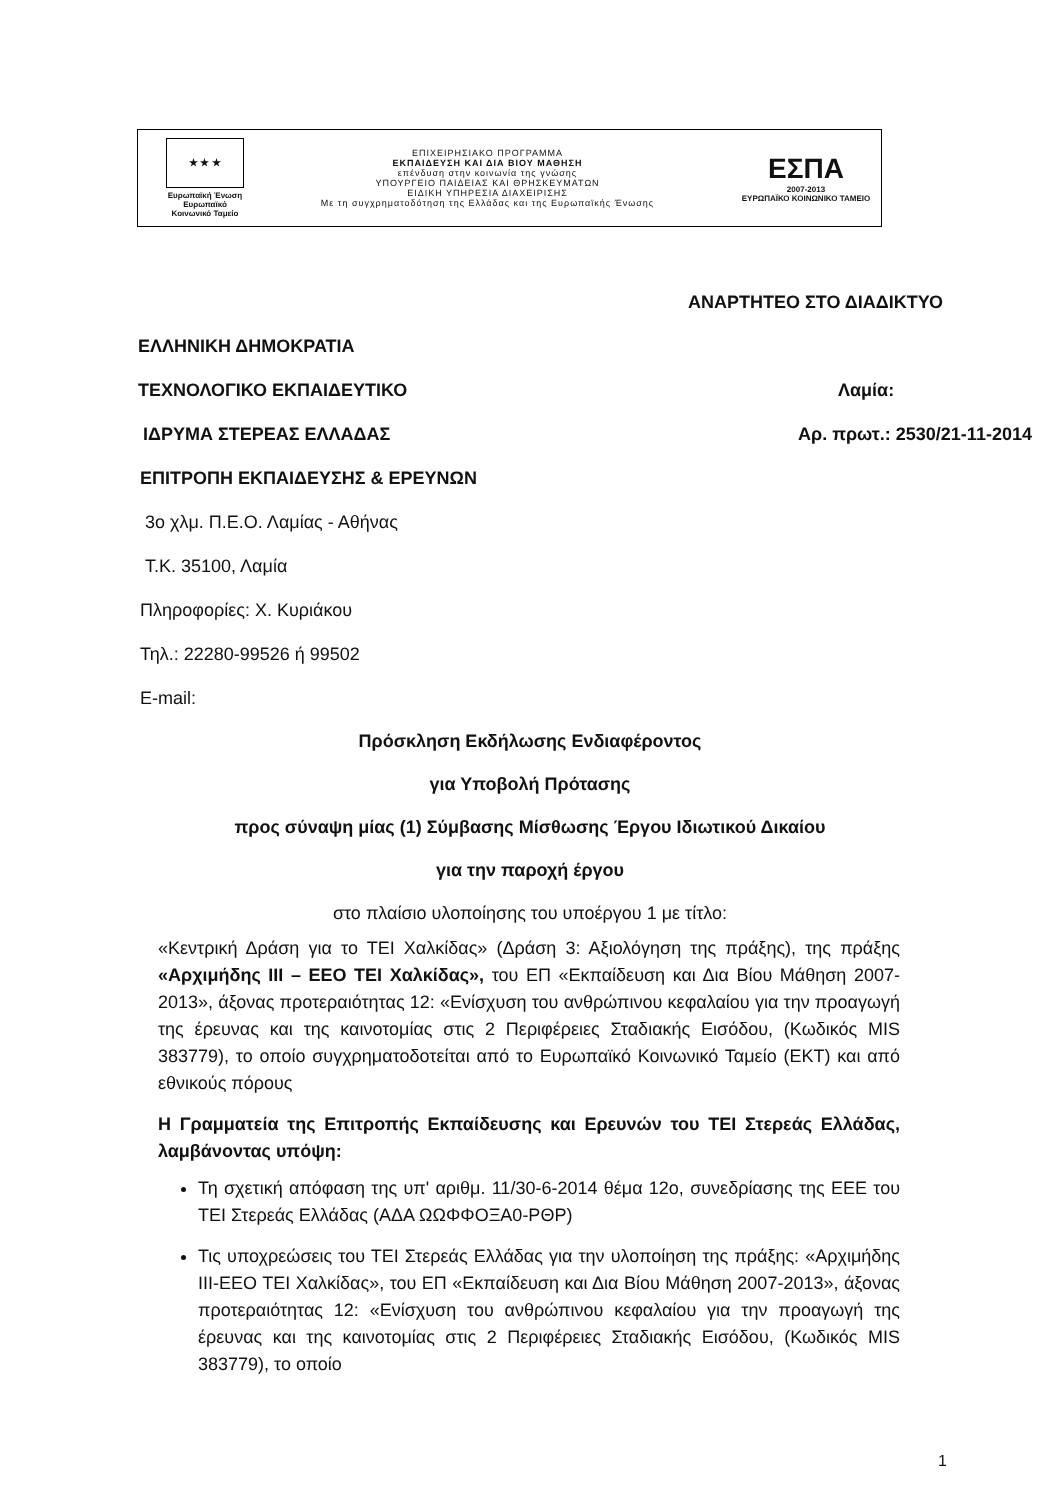★ ★ ★
Ευρωπαϊκή Ένωση
Ευρωπαϊκό Κοινωνικό Ταμείο
ΕΠΙΧΕΙΡΗΣΙΑΚΟ ΠΡΟΓΡΑΜΜΑ
ΕΚΠΑΙΔΕΥΣΗ ΚΑΙ ΔΙΑ ΒΙΟΥ ΜΑΘΗΣΗ
επένδυση στην κοινωνία της γνώσης
ΥΠΟΥΡΓΕΙΟ ΠΑΙΔΕΙΑΣ ΚΑΙ ΘΡΗΣΚΕΥΜΑΤΩΝ
ΕΙΔΙΚΗ ΥΠΗΡΕΣΙΑ ΔΙΑΧΕΙΡΙΣΗΣ
Με τη συγχρηματοδότηση της Ελλάδας και της Ευρωπαϊκής Ένωσης
ΕΣΠΑ
2007-2013
ΕΥΡΩΠΑΪΚΟ ΚΟΙΝΩΝΙΚΟ ΤΑΜΕΙΟ
ΑΝΑΡΤΗΤΕΟ ΣΤΟ ΔΙΑΔΙΚΤΥΟ
ΕΛΛΗΝΙΚΗ ΔΗΜΟΚΡΑΤΙΑ
ΤΕΧΝΟΛΟΓΙΚΟ ΕΚΠΑΙΔΕΥΤΙΚΟ Λαμία:
ΙΔΡΥΜΑ ΣΤΕΡΕΑΣ ΕΛΛΑΔΑΣ Αρ. πρωτ.: 2530/21-11-2014
ΕΠΙΤΡΟΠΗ ΕΚΠΑΙΔΕΥΣΗΣ & ΕΡΕΥΝΩΝ
3ο χλμ. Π.Ε.Ο. Λαμίας - Αθήνας
Τ.Κ. 35100, Λαμία
Πληροφορίες: Χ. Κυριάκου
Τηλ.: 22280-99526 ή 99502
E-mail:
Πρόσκληση Εκδήλωσης Ενδιαφέροντος
για Υποβολή Πρότασης
προς σύναψη μίας (1) Σύμβασης Μίσθωσης Έργου Ιδιωτικού Δικαίου
για την παροχή έργου
στο πλαίσιο υλοποίησης του υποέργου 1 με τίτλο:
«Κεντρική Δράση για το ΤΕΙ Χαλκίδας» (Δράση 3: Αξιολόγηση της πράξης), της πράξης «Αρχιμήδης ΙΙΙ – ΕΕΟ ΤΕΙ Χαλκίδας», του ΕΠ «Εκπαίδευση και Δια Βίου Μάθηση 2007-2013», άξονας προτεραιότητας 12: «Ενίσχυση του ανθρώπινου κεφαλαίου για την προαγωγή της έρευνας και της καινοτομίας στις 2 Περιφέρειες Σταδιακής Εισόδου, (Κωδικός MIS 383779), το οποίο συγχρηματοδοτείται από το Ευρωπαϊκό Κοινωνικό Ταμείο (ΕΚΤ) και από εθνικούς πόρους
Η Γραμματεία της Επιτροπής Εκπαίδευσης και Ερευνών του ΤΕΙ Στερεάς Ελλάδας, λαμβάνοντας υπόψη:
Τη σχετική απόφαση της υπ' αριθμ. 11/30-6-2014 θέμα 12ο, συνεδρίασης της ΕΕΕ του ΤΕΙ Στερεάς Ελλάδας (ΑΔΑ ΩΩΦΦΟΞΑ0-ΡΘΡ)
Τις υποχρεώσεις του ΤΕΙ Στερεάς Ελλάδας για την υλοποίηση της πράξης: «Αρχιμήδης ΙΙΙ-ΕΕΟ ΤΕΙ Χαλκίδας», του ΕΠ «Εκπαίδευση και Δια Βίου Μάθηση 2007-2013», άξονας προτεραιότητας 12: «Ενίσχυση του ανθρώπινου κεφαλαίου για την προαγωγή της έρευνας και της καινοτομίας στις 2 Περιφέρειες Σταδιακής Εισόδου, (Κωδικός MIS 383779), το οποίο
1